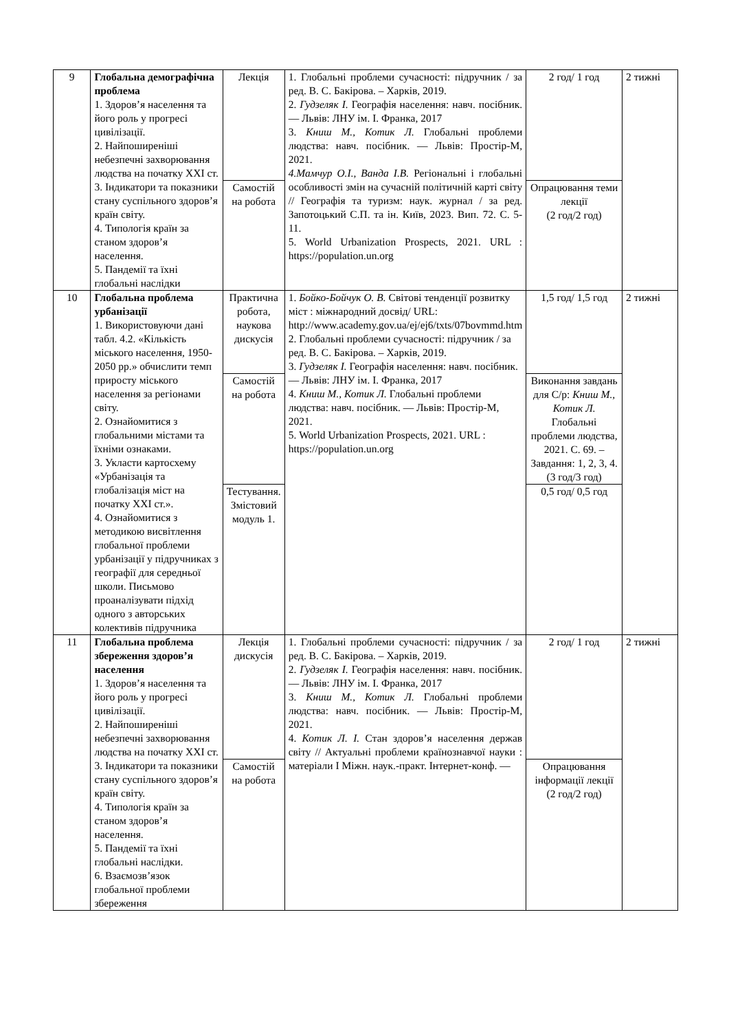| 9 | Глобальна демографічна проблема 1. Здоров’я населення та його роль у прогресі цивілізації. 2. Найпоширеніші небезпечні захворювання людства на початку XXI ст. 3. Індикатори та показники стану суспільного здоров’я країн світу. 4. Типологія країн за станом здоров’я населення. 5. Пандемії та їхні глобальні наслідки | Лекція | 1. Глобальні проблеми сучасності: підручник / за ред. В. С. Бакірова. – Харків, 2019. 2. Гудзеляк І. Географія населення: навч. посібник. — Львів: ЛНУ ім. І. Франка, 2017 3. Книш М., Котик Л. Глобальні проблеми людства: навч. посібник. — Львів: Простір-М, 2021. 4.Мамчур О.І., Ванда І.В. Регіональні і глобальні особливості змін на сучасній політичній карті світу // Географія та туризм: наук. журнал / за ред. Запотоцький С.П. та ін. Київ, 2023. Вип. 72. С. 5-11. 5. World Urbanization Prospects, 2021. URL : https://population.un.org | 2 год/ 1 год | 2 тижні |
| | | Самостій на робота | | Опрацювання теми лекції (2 год/2 год) | |
| 10 | Глобальна проблема урбанізації 1. Використовуючи дані табл. 4.2. «Кількість міського населення, 1950-2050 рр.» обчислити темп приросту міського населення за регіонами світу. 2. Ознайомитися з глобальними містами та їхніми ознаками. 3. Укласти картосхему «Урбанізація та глобалізація міст на початку XXI ст.». 4. Ознайомитися з методикою висвітлення глобальної проблеми урбанізації у підручниках з географії для середньої школи. Письмово проаналізувати підхід одного з авторських колективів підручника | Практична робота, наукова дискусія | 1. Бойко-Бойчук О. В. Світові тенденції розвитку міст : міжнародний досвід/ URL: http://www.academy.gov.ua/ej/ej6/txts/07bovmmd.htm 2. Глобальні проблеми сучасності: підручник / за ред. В. С. Бакірова. – Харків, 2019. 3. Гудзеляк І. Географія населення: навч. посібник. — Львів: ЛНУ ім. І. Франка, 2017 4. Книш М., Котик Л. Глобальні проблеми людства: навч. посібник. — Львів: Простір-М, 2021. 5. World Urbanization Prospects, 2021. URL : https://population.un.org | 1,5 год/ 1,5 год | 2 тижні |
| | | Самостій на робота | | Виконання завдань для С/р: Книш М., Котик Л. Глобальні проблеми людства, 2021. С. 69. – Завдання: 1, 2, 3, 4. (3 год/3 год) | |
| | | Тестування. Змістовий модуль 1. | | 0,5 год/ 0,5 год | |
| 11 | Глобальна проблема збереження здоров’я населення 1. Здоров’я населення та його роль у прогресі цивілізації. 2. Найпоширеніші небезпечні захворювання людства на початку XXI ст. 3. Індикатори та показники стану суспільного здоров’я країн світу. 4. Типологія країн за станом здоров’я населення. 5. Пандемії та їхні глобальні наслідки. 6. Взаємозв’язок глобальної проблеми збереження | Лекція дискусія | 1. Глобальні проблеми сучасності: підручник / за ред. В. С. Бакірова. – Харків, 2019. 2. Гудзеляк І. Географія населення: навч. посібник. — Львів: ЛНУ ім. І. Франка, 2017 3. Книш М., Котик Л. Глобальні проблеми людства: навч. посібник. — Львів: Простір-М, 2021. 4. Котик Л. І. Стан здоров’я населення держав світу // Актуальні проблеми країнознавчої науки : матеріали І Міжн. наук.-практ. Інтернет-конф. — | 2 год/ 1 год | 2 тижні |
| | | Самостій на робота | | Опрацювання інформації лекції (2 год/2 год) | |